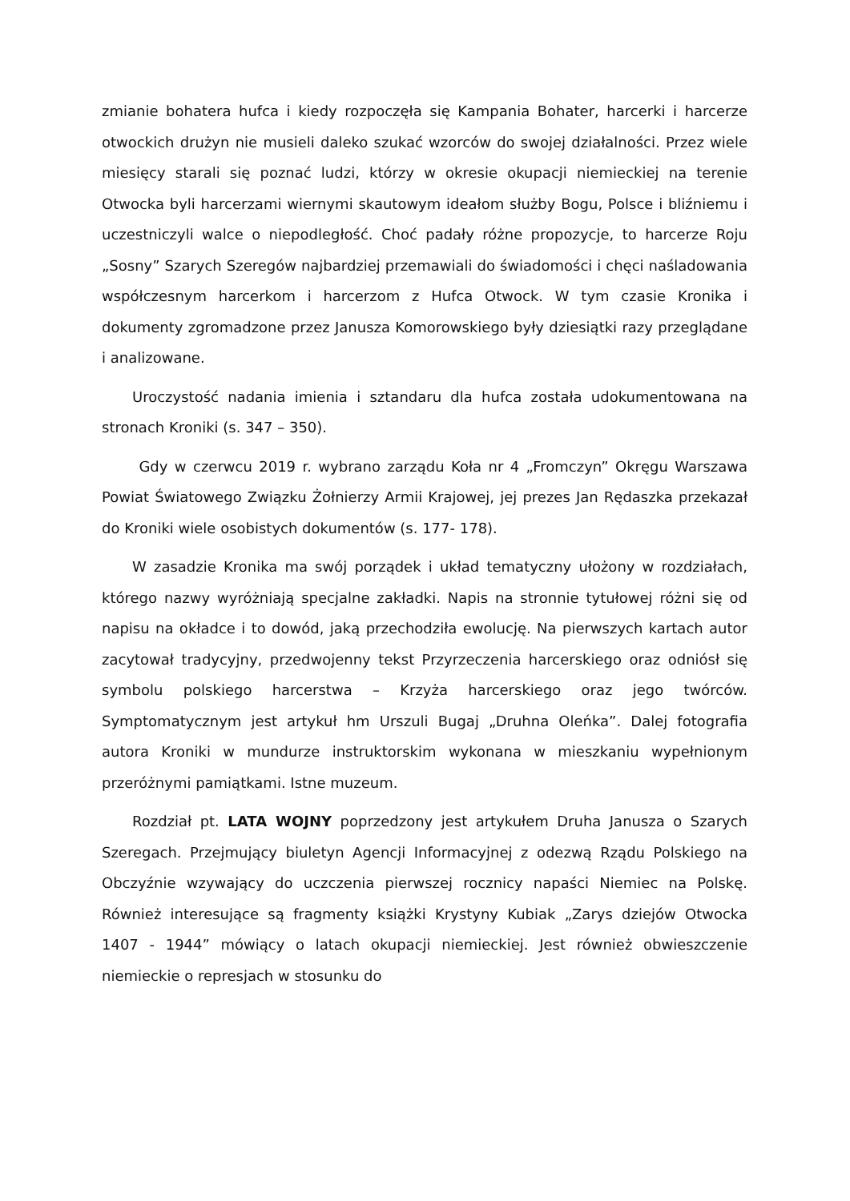zmianie bohatera hufca i kiedy rozpoczęła się Kampania Bohater, harcerki i harcerze otwockich drużyn nie musieli daleko szukać wzorców do swojej działalności. Przez wiele miesięcy starali się poznać ludzi, którzy w okresie okupacji niemieckiej na terenie Otwocka byli harcerzami wiernymi skautowym ideałom służby Bogu, Polsce i bliźniemu i uczestniczyli walce o niepodległość. Choć padały różne propozycje, to harcerze Roju „Sosny” Szarych Szeregów najbardziej przemawiali do świadomości i chęci naśladowania współczesnym harcerkom i harcerzom z Hufca Otwock. W tym czasie Kronika i dokumenty zgromadzone przez Janusza Komorowskiego były dziesiątki razy przeglądane i analizowane.
Uroczystość nadania imienia i sztandaru dla hufca została udokumentowana na stronach Kroniki (s. 347 – 350).
Gdy w czerwcu 2019 r. wybrano zarządu Koła nr 4 „Fromczyn” Okręgu Warszawa Powiat Światowego Związku Żołnierzy Armii Krajowej, jej prezes Jan Rędaszka przekazał do Kroniki wiele osobistych dokumentów (s. 177- 178).
W zasadzie Kronika ma swój porządek i układ tematyczny ułożony w rozdziałach, którego nazwy wyróżniają specjalne zakładki. Napis na stronnie tytułowej różni się od napisu na okładce i to dowód, jaką przechodziła ewolucję. Na pierwszych kartach autor zacytował tradycyjny, przedwojenny tekst Przyrzeczenia harcerskiego oraz odniósł się symbolu polskiego harcerstwa – Krzyża harcerskiego oraz jego twórców. Symptomatycznym jest artykuł hm Urszuli Bugaj „Druhna Oleńka”. Dalej fotografia autora Kroniki w mundurze instruktorskim wykonana w mieszkaniu wypełnionym przeróżnymi pamiątkami. Istne muzeum.
Rozdział pt. LATA WOJNY poprzedzony jest artykułem Druha Janusza o Szarych Szeregach. Przejmujący biuletyn Agencji Informacyjnej z odezwą Rządu Polskiego na Obczyźnie wzywający do uczczenia pierwszej rocznicy napaści Niemiec na Polskę. Również interesujące są fragmenty książki Krystyny Kubiak „Zarys dziejów Otwocka 1407 - 1944” mówiący o latach okupacji niemieckiej. Jest również obwieszczenie niemieckie o represjach w stosunku do